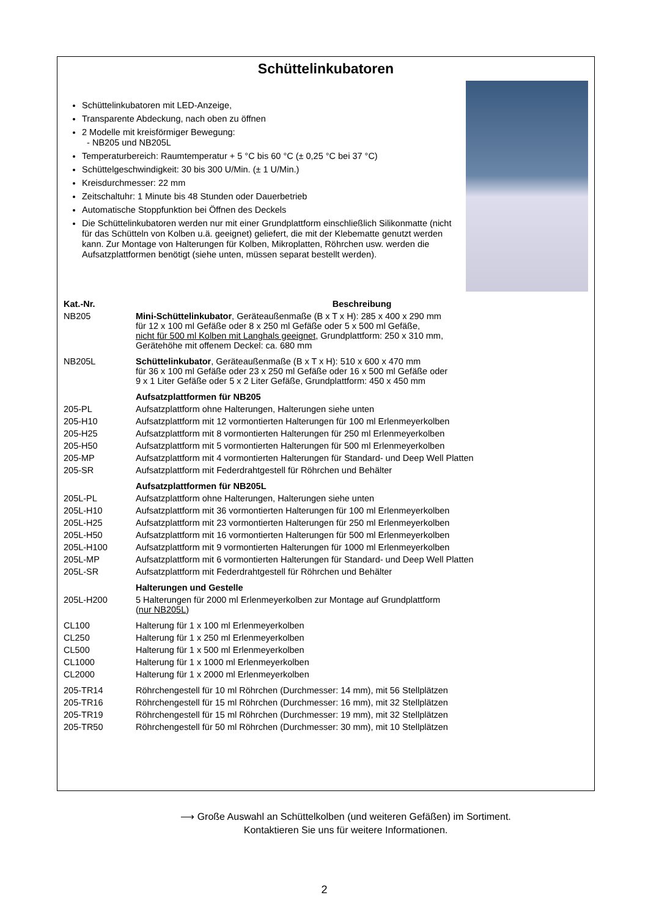Schüttelinkubatoren
Schüttelinkubatoren mit LED-Anzeige,
Transparente Abdeckung, nach oben zu öffnen
2 Modelle mit kreisförmiger Bewegung:
- NB205 und NB205L
Temperaturbereich: Raumtemperatur + 5 °C bis 60 °C (± 0,25 °C bei 37 °C)
Schüttelgeschwindigkeit: 30 bis 300 U/Min. (± 1 U/Min.)
Kreisdurchmesser: 22 mm
Zeitschaltuhr: 1 Minute bis 48 Stunden oder Dauerbetrieb
Automatische Stoppfunktion bei Öffnen des Deckels
Die Schüttelinkubatoren werden nur mit einer Grundplattform einschließlich Silikonmatte (nicht für das Schütteln von Kolben u.ä. geeignet) geliefert, die mit der Klebematte genutzt werden kann. Zur Montage von Halterungen für Kolben, Mikroplatten, Röhrchen usw. werden die Aufsatzplattformen benötigt (siehe unten, müssen separat bestellt werden).
| Kat.-Nr. | Beschreibung |
| --- | --- |
| NB205 | Mini-Schüttelinkubator , Geräteaußenmaße (B x T x H): 285 x 400 x 290 mm für 12 x 100 ml Gefäße oder 8 x 250 ml Gefäße oder 5 x 500 ml Gefäße, nicht für 500 ml Kolben mit Langhals geeignet , Grundplattform: 250 x 310 mm, Gerätehöhe mit offenem Deckel: ca. 680 mm |
| NB205L | Schüttelinkubator , Geräteaußenmaße (B x T x H): 510 x 600 x 470 mm für 36 x 100 ml Gefäße oder 23 x 250 ml Gefäße oder 16 x 500 ml Gefäße oder 9 x 1 Liter Gefäße oder 5 x 2 Liter Gefäße, Grundplattform: 450 x 450 mm |
| | Aufsatzplattformen für NB205 |
| 205-PL | Aufsatzplattform ohne Halterungen, Halterungen siehe unten |
| 205-H10 | Aufsatzplattform mit 12 vormontierten Halterungen für 100 ml Erlenmeyerkolben |
| 205-H25 | Aufsatzplattform mit 8 vormontierten Halterungen für 250 ml Erlenmeyerkolben |
| 205-H50 | Aufsatzplattform mit 5 vormontierten Halterungen für 500 ml Erlenmeyerkolben |
| 205-MP | Aufsatzplattform mit 4 vormontierten Halterungen für Standard- und Deep Well Platten |
| 205-SR | Aufsatzplattform mit Federdrahtgestell für Röhrchen und Behälter |
| | Aufsatzplattformen für NB205L |
| 205L-PL | Aufsatzplattform ohne Halterungen, Halterungen siehe unten |
| 205L-H10 | Aufsatzplattform mit 36 vormontierten Halterungen für 100 ml Erlenmeyerkolben |
| 205L-H25 | Aufsatzplattform mit 23 vormontierten Halterungen für 250 ml Erlenmeyerkolben |
| 205L-H50 | Aufsatzplattform mit 16 vormontierten Halterungen für 500 ml Erlenmeyerkolben |
| 205L-H100 | Aufsatzplattform mit 9 vormontierten Halterungen für 1000 ml Erlenmeyerkolben |
| 205L-MP | Aufsatzplattform mit 6 vormontierten Halterungen für Standard- und Deep Well Platten |
| 205L-SR | Aufsatzplattform mit Federdrahtgestell für Röhrchen und Behälter |
| | Halterungen und Gestelle |
| 205L-H200 | 5 Halterungen für 2000 ml Erlenmeyerkolben zur Montage auf Grundplattform ( nur NB205L ) |
| CL100 | Halterung für 1 x 100 ml Erlenmeyerkolben |
| CL250 | Halterung für 1 x 250 ml Erlenmeyerkolben |
| CL500 | Halterung für 1 x 500 ml Erlenmeyerkolben |
| CL1000 | Halterung für 1 x 1000 ml Erlenmeyerkolben |
| CL2000 | Halterung für 1 x 2000 ml Erlenmeyerkolben |
| 205-TR14 | Röhrchengestell für 10 ml Röhrchen (Durchmesser: 14 mm), mit 56 Stellplätzen |
| 205-TR16 | Röhrchengestell für 15 ml Röhrchen (Durchmesser: 16 mm), mit 32 Stellplätzen |
| 205-TR19 | Röhrchengestell für 15 ml Röhrchen (Durchmesser: 19 mm), mit 32 Stellplätzen |
| 205-TR50 | Röhrchengestell für 50 ml Röhrchen (Durchmesser: 30 mm), mit 10 Stellplätzen |
⟶ Große Auswahl an Schüttelkolben (und weiteren Gefäßen) im Sortiment.
Kontaktieren Sie uns für weitere Informationen.
2